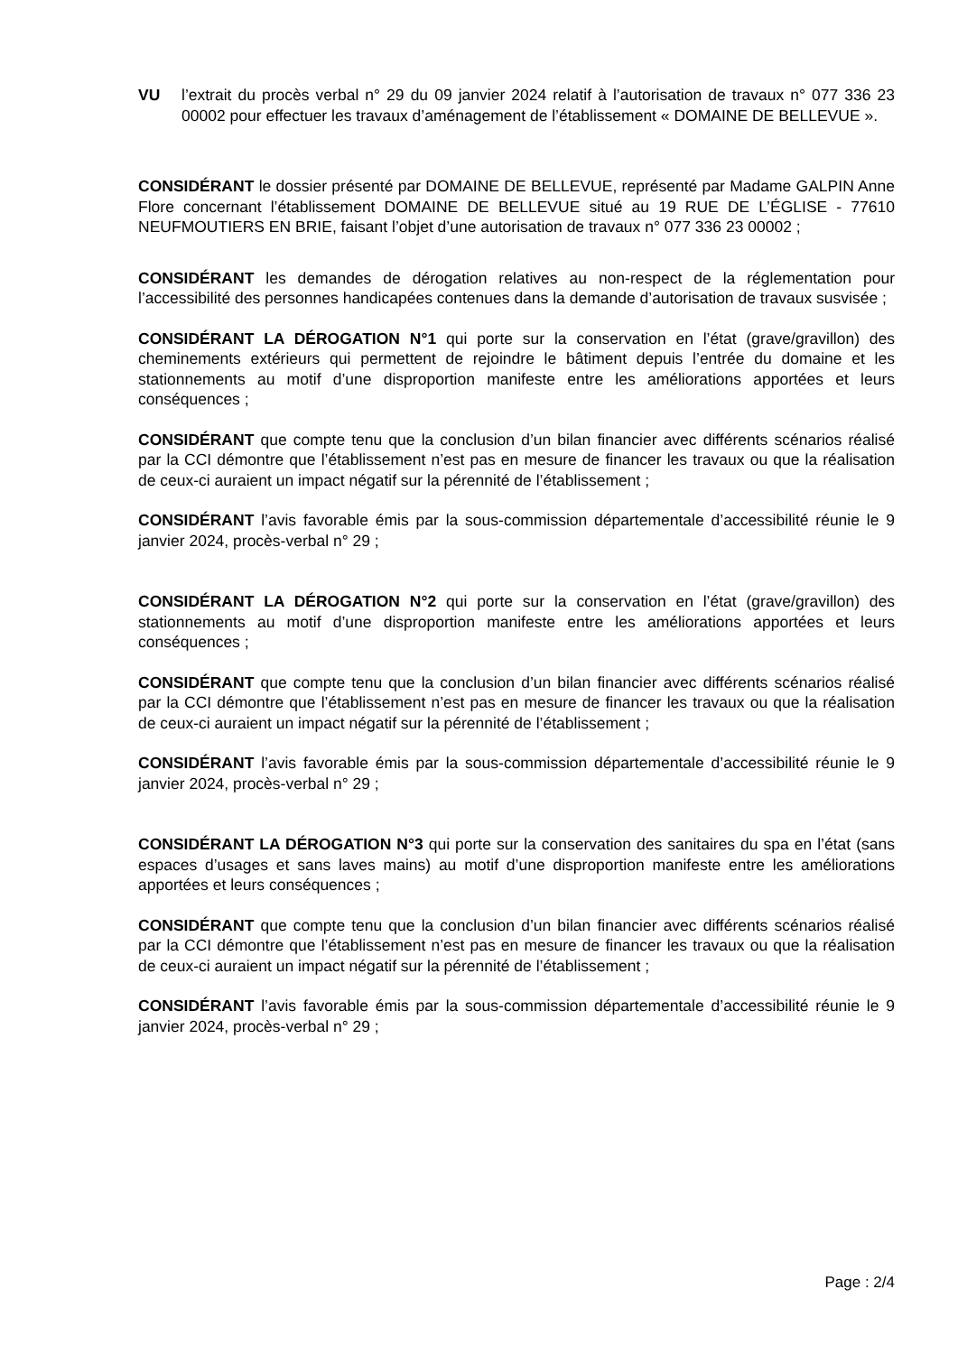VU l’extrait du procès verbal n° 29 du 09 janvier 2024 relatif à l’autorisation de travaux n° 077 336 23 00002 pour effectuer les travaux d’aménagement de l’établissement « DOMAINE DE BELLEVUE ».
CONSIDÉRANT le dossier présenté par DOMAINE DE BELLEVUE, représenté par Madame GALPIN Anne Flore concernant l’établissement DOMAINE DE BELLEVUE situé au 19 RUE DE L’ÉGLISE - 77610 NEUFMOUTIERS EN BRIE, faisant l’objet d’une autorisation de travaux n° 077 336 23 00002 ;
CONSIDÉRANT les demandes de dérogation relatives au non-respect de la réglementation pour l’accessibilité des personnes handicapées contenues dans la demande d’autorisation de travaux susvisée ;
CONSIDÉRANT LA DÉROGATION N°1 qui porte sur la conservation en l’état (grave/gravillon) des cheminements extérieurs qui permettent de rejoindre le bâtiment depuis l’entrée du domaine et les stationnements au motif d’une disproportion manifeste entre les améliorations apportées et leurs conséquences ;
CONSIDÉRANT que compte tenu que la conclusion d’un bilan financier avec différents scénarios réalisé par la CCI démontre que l’établissement n’est pas en mesure de financer les travaux ou que la réalisation de ceux-ci auraient un impact négatif sur la pérennité de l’établissement ;
CONSIDÉRANT l’avis favorable émis par la sous-commission départementale d’accessibilité réunie le 9 janvier 2024, procès-verbal n° 29 ;
CONSIDÉRANT LA DÉROGATION N°2 qui porte sur la conservation en l’état (grave/gravillon) des stationnements au motif d’une disproportion manifeste entre les améliorations apportées et leurs conséquences ;
CONSIDÉRANT que compte tenu que la conclusion d’un bilan financier avec différents scénarios réalisé par la CCI démontre que l’établissement n’est pas en mesure de financer les travaux ou que la réalisation de ceux-ci auraient un impact négatif sur la pérennité de l’établissement ;
CONSIDÉRANT l’avis favorable émis par la sous-commission départementale d’accessibilité réunie le 9 janvier 2024, procès-verbal n° 29 ;
CONSIDÉRANT LA DÉROGATION N°3 qui porte sur la conservation des sanitaires du spa en l’état (sans espaces d’usages et sans laves mains) au motif d’une disproportion manifeste entre les améliorations apportées et leurs conséquences ;
CONSIDÉRANT que compte tenu que la conclusion d’un bilan financier avec différents scénarios réalisé par la CCI démontre que l’établissement n’est pas en mesure de financer les travaux ou que la réalisation de ceux-ci auraient un impact négatif sur la pérennité de l’établissement ;
CONSIDÉRANT l’avis favorable émis par la sous-commission départementale d’accessibilité réunie le 9 janvier 2024, procès-verbal n° 29 ;
Page : 2/4